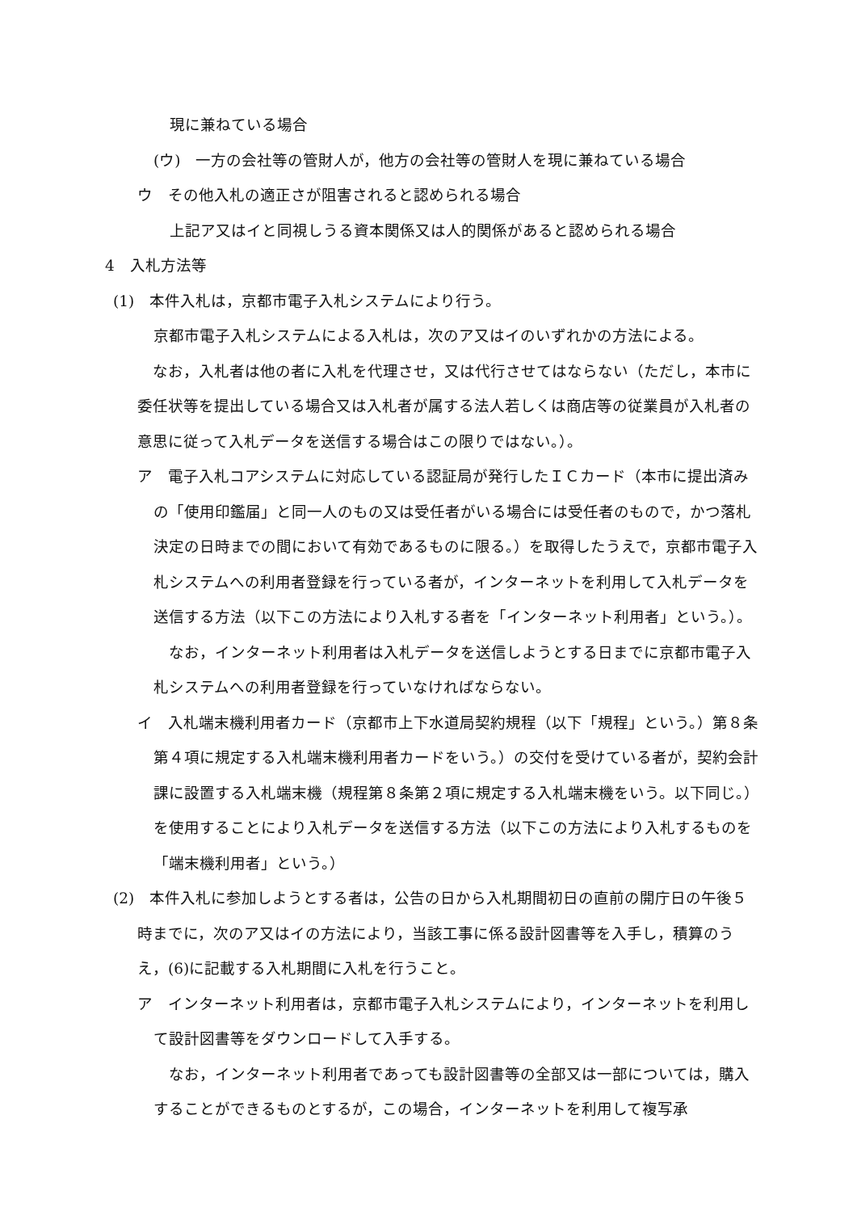現に兼ねている場合
(ウ)　一方の会社等の管財人が，他方の会社等の管財人を現に兼ねている場合
ウ　その他入札の適正さが阻害されると認められる場合
上記ア又はイと同視しうる資本関係又は人的関係があると認められる場合
4　入札方法等
(1)　本件入札は，京都市電子入札システムにより行う。
京都市電子入札システムによる入札は，次のア又はイのいずれかの方法による。
　なお，入札者は他の者に入札を代理させ，又は代行させてはならない（ただし，本市に委任状等を提出している場合又は入札者が属する法人若しくは商店等の従業員が入札者の意思に従って入札データを送信する場合はこの限りではない。）。
ア　電子入札コアシステムに対応している認証局が発行したＩＣカード（本市に提出済みの「使用印鑑届」と同一人のもの又は受任者がいる場合には受任者のもので，かつ落札決定の日時までの間において有効であるものに限る。）を取得したうえで，京都市電子入札システムへの利用者登録を行っている者が，インターネットを利用して入札データを送信する方法（以下この方法により入札する者を「インターネット利用者」という。）。
　なお，インターネット利用者は入札データを送信しようとする日までに京都市電子入札システムへの利用者登録を行っていなければならない。
イ　入札端末機利用者カード（京都市上下水道局契約規程（以下「規程」という。）第８条第４項に規定する入札端末機利用者カードをいう。）の交付を受けている者が，契約会計課に設置する入札端末機（規程第８条第２項に規定する入札端末機をいう。以下同じ。）を使用することにより入札データを送信する方法（以下この方法により入札するものを「端末機利用者」という。）
(2)　本件入札に参加しようとする者は，公告の日から入札期間初日の直前の開庁日の午後５時までに，次のア又はイの方法により，当該工事に係る設計図書等を入手し，積算のうえ，(6)に記載する入札期間に入札を行うこと。
ア　インターネット利用者は，京都市電子入札システムにより，インターネットを利用して設計図書等をダウンロードして入手する。
　なお，インターネット利用者であっても設計図書等の全部又は一部については，購入することができるものとするが，この場合，インターネットを利用して複写承